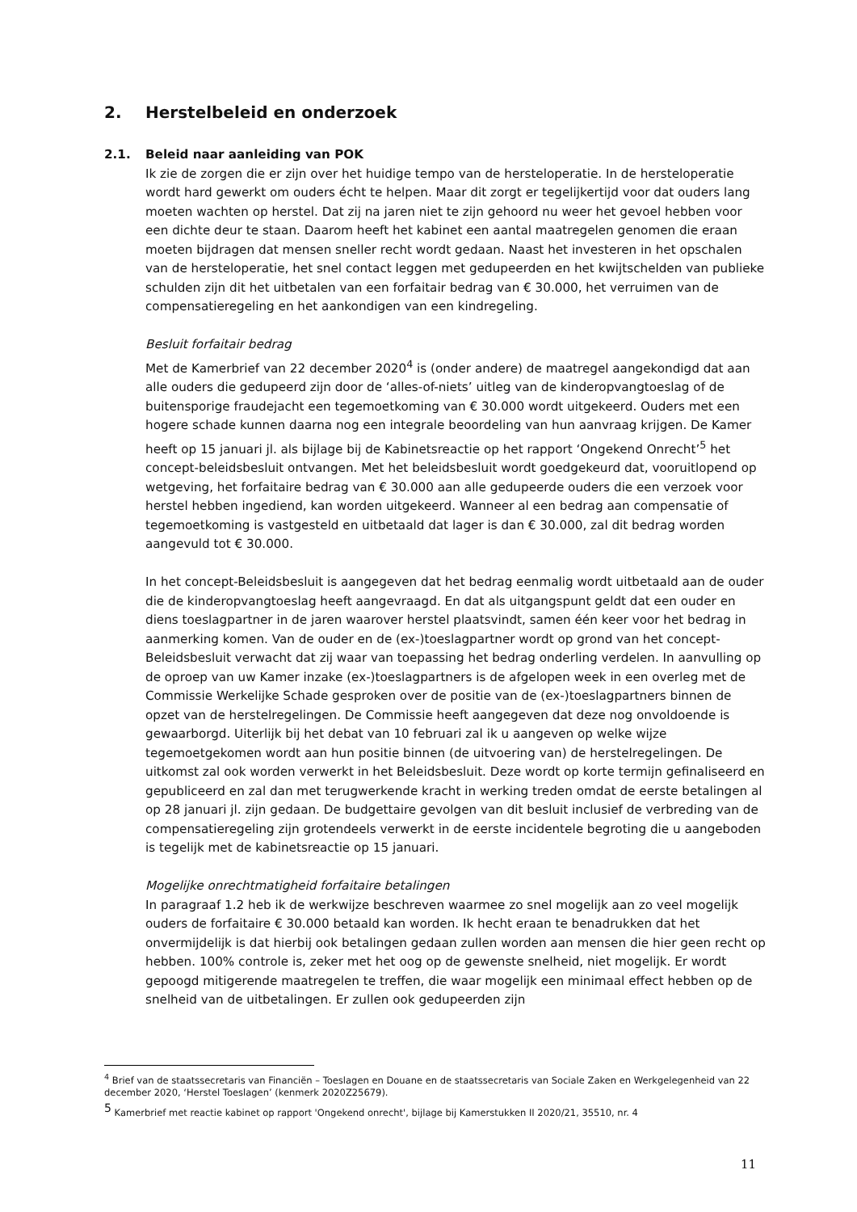2. Herstelbeleid en onderzoek
2.1. Beleid naar aanleiding van POK
Ik zie de zorgen die er zijn over het huidige tempo van de hersteloperatie. In de hersteloperatie wordt hard gewerkt om ouders écht te helpen. Maar dit zorgt er tegelijkertijd voor dat ouders lang moeten wachten op herstel. Dat zij na jaren niet te zijn gehoord nu weer het gevoel hebben voor een dichte deur te staan. Daarom heeft het kabinet een aantal maatregelen genomen die eraan moeten bijdragen dat mensen sneller recht wordt gedaan. Naast het investeren in het opschalen van de hersteloperatie, het snel contact leggen met gedupeerden en het kwijtschelden van publieke schulden zijn dit het uitbetalen van een forfaitair bedrag van € 30.000, het verruimen van de compensatieregeling en het aankondigen van een kindregeling.
Besluit forfaitair bedrag
Met de Kamerbrief van 22 december 2020<sup>4</sup> is (onder andere) de maatregel aangekondigd dat aan alle ouders die gedupeerd zijn door de ‘alles-of-niets’ uitleg van de kinderopvangtoeslag of de buitensporige fraudejacht een tegemoetkoming van € 30.000 wordt uitgekeerd. Ouders met een hogere schade kunnen daarna nog een integrale beoordeling van hun aanvraag krijgen. De Kamer heeft op 15 januari jl. als bijlage bij de Kabinetsreactie op het rapport ‘Ongekend Onrecht’<sup>5</sup> het concept-beleidsbesluit ontvangen. Met het beleidsbesluit wordt goedgekeurd dat, vooruitlopend op wetgeving, het forfaitaire bedrag van € 30.000 aan alle gedupeerde ouders die een verzoek voor herstel hebben ingediend, kan worden uitgekeerd. Wanneer al een bedrag aan compensatie of tegemoetkoming is vastgesteld en uitbetaald dat lager is dan € 30.000, zal dit bedrag worden aangevuld tot € 30.000.
In het concept-Beleidsbesluit is aangegeven dat het bedrag eenmalig wordt uitbetaald aan de ouder die de kinderopvangtoeslag heeft aangevraagd. En dat als uitgangspunt geldt dat een ouder en diens toeslagpartner in de jaren waarover herstel plaatsvindt, samen één keer voor het bedrag in aanmerking komen. Van de ouder en de (ex-)toeslagpartner wordt op grond van het concept-Beleidsbesluit verwacht dat zij waar van toepassing het bedrag onderling verdelen. In aanvulling op de oproep van uw Kamer inzake (ex-)toeslagpartners is de afgelopen week in een overleg met de Commissie Werkelijke Schade gesproken over de positie van de (ex-)toeslagpartners binnen de opzet van de herstelregelingen. De Commissie heeft aangegeven dat deze nog onvoldoende is gewaarborgd. Uiterlijk bij het debat van 10 februari zal ik u aangeven op welke wijze tegemoetgekomen wordt aan hun positie binnen (de uitvoering van) de herstelregelingen. De uitkomst zal ook worden verwerkt in het Beleidsbesluit. Deze wordt op korte termijn gefinaliseerd en gepubliceerd en zal dan met terugwerkende kracht in werking treden omdat de eerste betalingen al op 28 januari jl. zijn gedaan. De budgettaire gevolgen van dit besluit inclusief de verbreding van de compensatieregeling zijn grotendeels verwerkt in de eerste incidentele begroting die u aangeboden is tegelijk met de kabinetsreactie op 15 januari.
Mogelijke onrechtmatigheid forfaitaire betalingen
In paragraaf 1.2 heb ik de werkwijze beschreven waarmee zo snel mogelijk aan zo veel mogelijk ouders de forfaitaire € 30.000 betaald kan worden. Ik hecht eraan te benadrukken dat het onvermijdelijk is dat hierbij ook betalingen gedaan zullen worden aan mensen die hier geen recht op hebben. 100% controle is, zeker met het oog op de gewenste snelheid, niet mogelijk. Er wordt gepoogd mitigerende maatregelen te treffen, die waar mogelijk een minimaal effect hebben op de snelheid van de uitbetalingen. Er zullen ook gedupeerden zijn
<sup>4</sup> Brief van de staatssecretaris van Financiën – Toeslagen en Douane en de staatssecretaris van Sociale Zaken en Werkgelegenheid van 22 december 2020, ‘Herstel Toeslagen’ (kenmerk 2020Z25679).
<sup>5</sup> Kamerbrief met reactie kabinet op rapport 'Ongekend onrecht', bijlage bij Kamerstukken II 2020/21, 35510, nr. 4
11